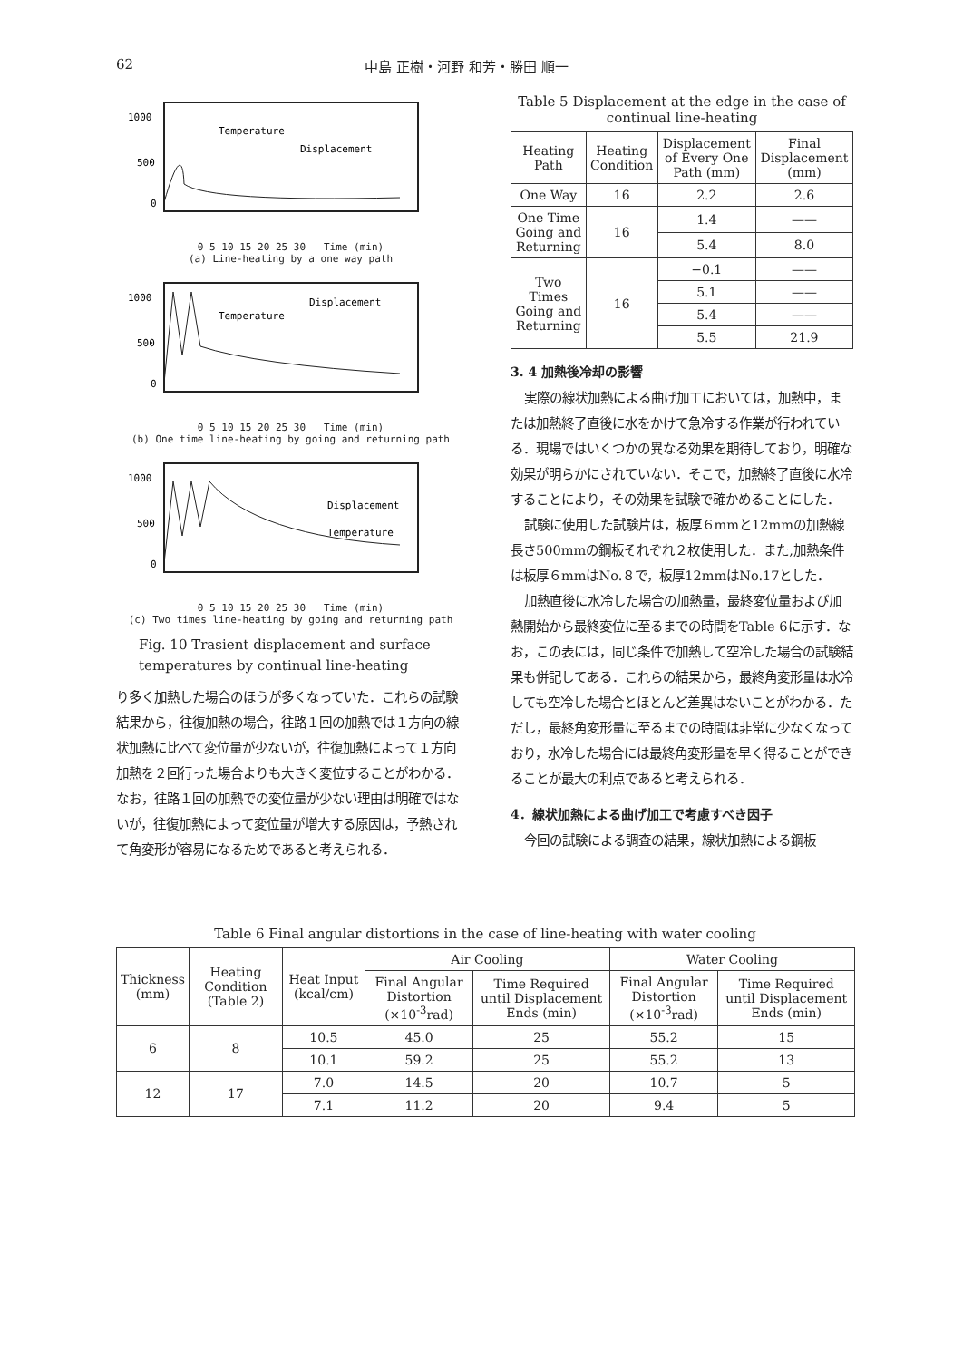62 中島 正樹・河野 和芳・勝田 順一
1000
500
0
Temperature
Displacement
0 5 10 15 20 25 30 Time (min)
(a) Line-heating by a one way path
1000
500
0
Temperature
Displacement
0 5 10 15 20 25 30 Time (min)
(b) One time line-heating by going and returning path
1000
500
0
Displacement
Temperature
0 5 10 15 20 25 30 Time (min)
(c) Two times line-heating by going and returning path
Fig. 10 Trasient displacement and surface temperatures by continual line-heating
り多く加熱した場合のほうが多くなっていた．これらの試験結果から，往復加熱の場合，往路１回の加熱では１方向の線状加熱に比べて変位量が少ないが，往復加熱によって１方向加熱を２回行った場合よりも大きく変位することがわかる．なお，往路１回の加熱での変位量が少ない理由は明確ではないが，往復加熱によって変位量が増大する原因は，予熱されて角変形が容易になるためであると考えられる．
Table 5 Displacement at the edge in the case of continual line-heating
| Heating Path | Heating Condition | Displacement of Every One Path (mm) | Final Displacement (mm) |
| --- | --- | --- | --- |
| One Way | 16 | 2.2 | 2.6 |
| One Time Going and Returning | 16 | 1.4 | —— |
| | | 5.4 | 8.0 |
| Two Times Going and Returning | 16 | −0.1 | —— |
| | | 5.1 | —— |
| | | 5.4 | —— |
| | | 5.5 | 21.9 |
3. 4 加熱後冷却の影響
実際の線状加熱による曲げ加工においては，加熱中，または加熱終了直後に水をかけて急冷する作業が行われている．現場ではいくつかの異なる効果を期待しており，明確な効果が明らかにされていない．そこで，加熱終了直後に水冷することにより，その効果を試験で確かめることにした．
試験に使用した試験片は，板厚６mmと12mmの加熱線長さ500mmの鋼板それぞれ２枚使用した．また,加熱条件は板厚６mmはNo.８で，板厚12mmはNo.17とした．
加熱直後に水冷した場合の加熱量，最終変位量および加熱開始から最終変位に至るまでの時間をTable 6に示す．なお，この表には，同じ条件で加熱して空冷した場合の試験結果も併記してある．これらの結果から，最終角変形量は水冷しても空冷した場合とほとんど差異はないことがわかる．ただし，最終角変形量に至るまでの時間は非常に少なくなっており，水冷した場合には最終角変形量を早く得ることができることが最大の利点であると考えられる．
4．線状加熱による曲げ加工で考慮すべき因子
今回の試験による調査の結果，線状加熱による鋼板
Table 6 Final angular distortions in the case of line-heating with water cooling
| Thickness (mm) | Heating Condition (Table 2) | Heat Input (kcal/cm) | Air Cooling | | Water Cooling | |
| --- | --- | --- | --- | --- | --- | --- |
| | | | Final Angular Distortion (×10<sup>-3</sup>rad) | Time Required until Displacement Ends (min) | Final Angular Distortion (×10<sup>-3</sup>rad) | Time Required until Displacement Ends (min) |
| 6 | 8 | 10.5 | 45.0 | 25 | 55.2 | 15 |
| | | 10.1 | 59.2 | 25 | 55.2 | 13 |
| 12 | 17 | 7.0 | 14.5 | 20 | 10.7 | 5 |
| | | 7.1 | 11.2 | 20 | 9.4 | 5 |